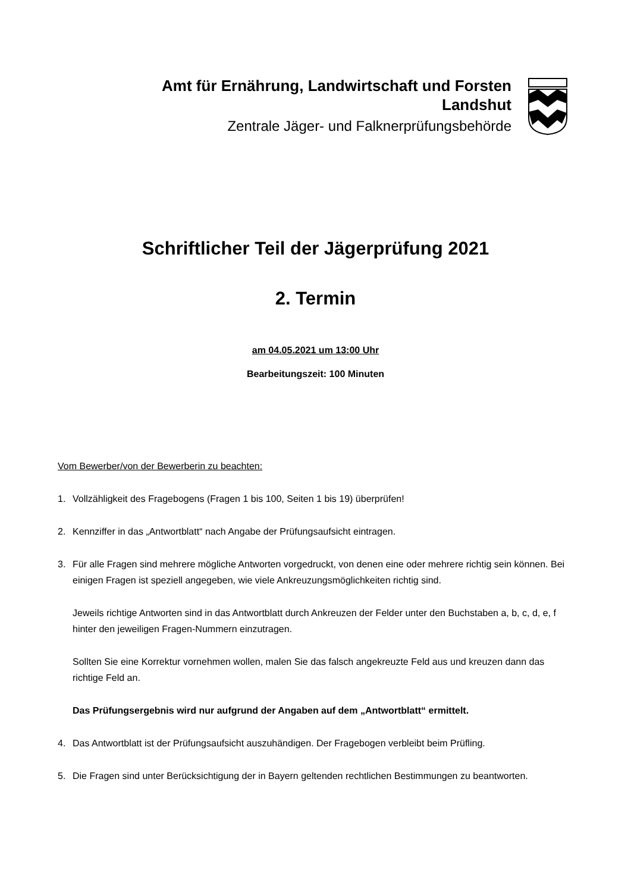Amt für Ernährung, Landwirtschaft und Forsten
Landshut
Zentrale Jäger- und Falknerprüfungsbehörde
Schriftlicher Teil der Jägerprüfung 2021
2. Termin
am 04.05.2021 um 13:00 Uhr
Bearbeitungszeit: 100 Minuten
Vom Bewerber/von der Bewerberin zu beachten:
1. Vollzähligkeit des Fragebogens (Fragen 1 bis 100, Seiten 1 bis 19) überprüfen!
2. Kennziffer in das „Antwortblatt“ nach Angabe der Prüfungsaufsicht eintragen.
3. Für alle Fragen sind mehrere mögliche Antworten vorgedruckt, von denen eine oder mehrere richtig sein können. Bei einigen Fragen ist speziell angegeben, wie viele Ankreuzungsmöglichkeiten richtig sind.
Jeweils richtige Antworten sind in das Antwortblatt durch Ankreuzen der Felder unter den Buchstaben a, b, c, d, e, f hinter den jeweiligen Fragen-Nummern einzutragen.
Sollten Sie eine Korrektur vornehmen wollen, malen Sie das falsch angekreuzte Feld aus und kreuzen dann das richtige Feld an.
Das Prüfungsergebnis wird nur aufgrund der Angaben auf dem „Antwortblatt“ ermittelt.
4. Das Antwortblatt ist der Prüfungsaufsicht auszuhändigen. Der Fragebogen verbleibt beim Prüfling.
5. Die Fragen sind unter Berücksichtigung der in Bayern geltenden rechtlichen Bestimmungen zu beantworten.